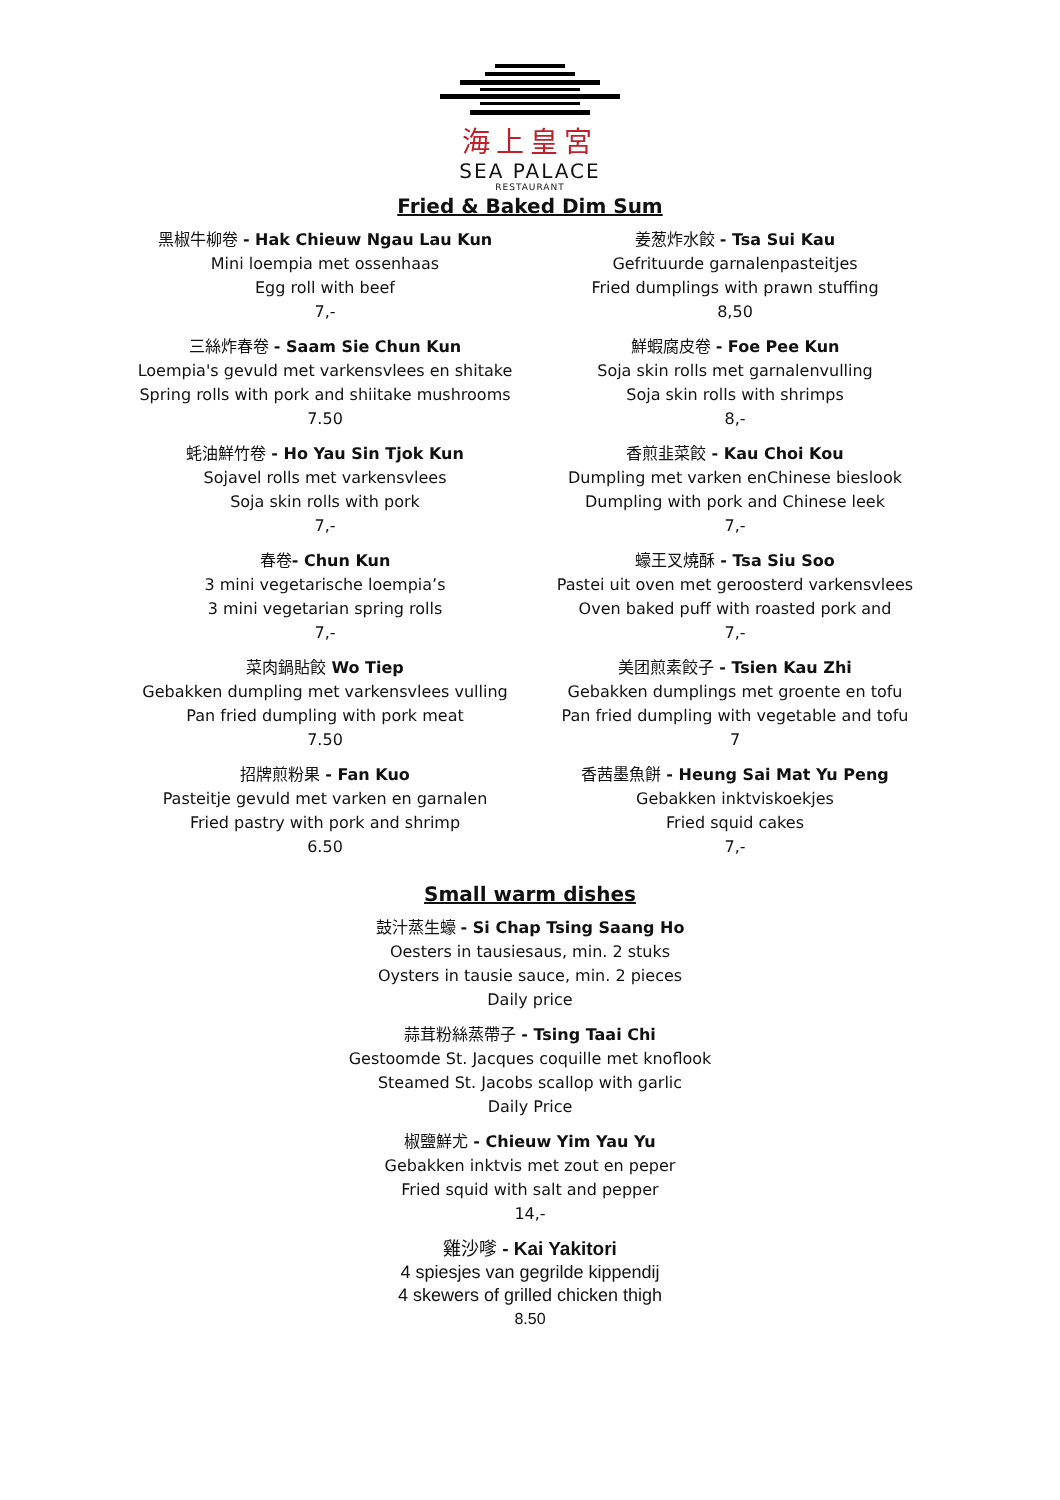海上皇宮
SEA PALACE
RESTAURANT
Fried & Baked Dim Sum
黑椒牛柳卷 - Hak Chieuw Ngau Lau Kun
Mini loempia met ossenhaas
Egg roll with beef
7,-
三絲炸春卷 - Saam Sie Chun Kun
Loempia's gevuld met varkensvlees en shitake
Spring rolls with pork and shiitake mushrooms
7.50
蚝油鮮竹卷 - Ho Yau Sin Tjok Kun
Sojavel rolls met varkensvlees
Soja skin rolls with pork
7,-
春卷- Chun Kun
3 mini vegetarische loempia’s
3 mini vegetarian spring rolls
7,-
菜肉鍋貼餃 Wo Tiep
Gebakken dumpling met varkensvlees vulling
Pan fried dumpling with pork meat
7.50
招牌煎粉果 - Fan Kuo
Pasteitje gevuld met varken en garnalen
Fried pastry with pork and shrimp
6.50
姜葱炸水餃 - Tsa Sui Kau
Gefrituurde garnalenpasteitjes
Fried dumplings with prawn stuffing
8,50
鮮蝦腐皮卷 - Foe Pee Kun
Soja skin rolls met garnalenvulling
Soja skin rolls with shrimps
8,-
香煎韭菜餃 - Kau Choi Kou
Dumpling met varken enChinese bieslook
Dumpling with pork and Chinese leek
7,-
蠔王叉燒酥 - Tsa Siu Soo
Pastei uit oven met geroosterd varkensvlees
Oven baked puff with roasted pork and
7,-
美团煎素餃子 - Tsien Kau Zhi
Gebakken dumplings met groente en tofu
Pan fried dumpling with vegetable and tofu
7
香茜墨魚餅 - Heung Sai Mat Yu Peng
Gebakken inktviskoekjes
Fried squid cakes
7,-
Small warm dishes
鼓汁蒸生蠔 - Si Chap Tsing Saang Ho
Oesters in tausiesaus, min. 2 stuks
Oysters in tausie sauce, min. 2 pieces
Daily price
蒜茸粉絲蒸帶子 - Tsing Taai Chi
Gestoomde St. Jacques coquille met knoflook
Steamed St. Jacobs scallop with garlic
Daily Price
椒鹽鮮尤 - Chieuw Yim Yau Yu
Gebakken inktvis met zout en peper
Fried squid with salt and pepper
14,-
雞沙嗲 - Kai Yakitori
4 spiesjes van gegrilde kippendij
4 skewers of grilled chicken thigh
8.50